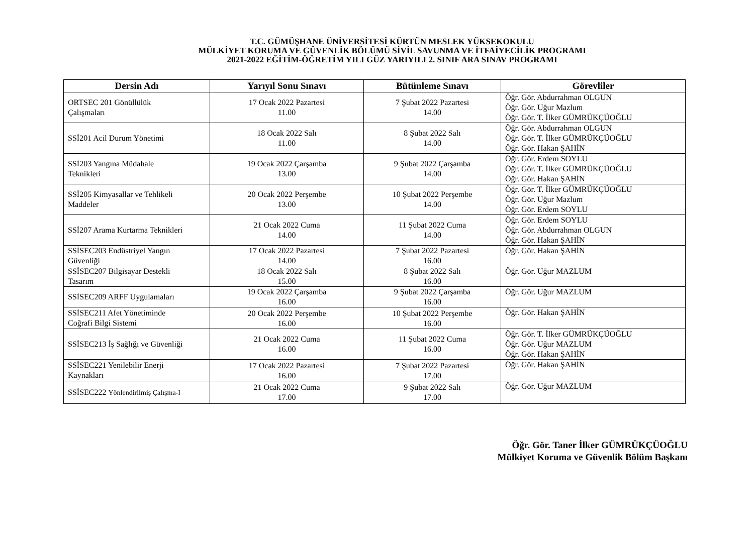T.C. GÜMÜŞHANE ÜNİVERSİTESİ KÜRTÜN MESLEK YÜKSEKOKULU
MÜLKİYET KORUMA VE GÜVENLİK BÖLÜMÜ SİVİL SAVUNMA VE İTFAİYECİLİK PROGRAMI
2021-2022 EĞİTİM-ÖĞRETİM YILI GÜZ YARIYILI 2. SINIF ARA SINAV PROGRAMI
| Dersin Adı | Yarıyıl Sonu Sınavı | Bütünleme Sınavı | Görevliler |
| --- | --- | --- | --- |
| ORTSEC 201 Gönüllülük Çalışmaları | 17 Ocak 2022 Pazartesi 11.00 | 7 Şubat 2022 Pazartesi 14.00 | Öğr. Gör. Abdurrahman OLGUN Öğr. Gör. Uğur Mazlum Öğr. Gör. T. İlker GÜMRÜKÇÜOĞLU |
| SSİ201 Acil Durum Yönetimi | 18 Ocak 2022 Salı 11.00 | 8 Şubat 2022 Salı 14.00 | Öğr. Gör. Abdurrahman OLGUN Öğr. Gör. T. İlker GÜMRÜKÇÜOĞLU Öğr. Gör. Hakan ŞAHİN |
| SSİ203 Yangına Müdahale Teknikleri | 19 Ocak 2022 Çarşamba 13.00 | 9 Şubat 2022 Çarşamba 14.00 | Öğr. Gör. Erdem SOYLU Öğr. Gör. T. İlker GÜMRÜKÇÜOĞLU Öğr. Gör. Hakan ŞAHİN |
| SSİ205 Kimyasallar ve Tehlikeli Maddeler | 20 Ocak 2022 Perşembe 13.00 | 10 Şubat 2022 Perşembe 14.00 | Öğr. Gör. T. İlker GÜMRÜKÇÜOĞLU Öğr. Gör. Uğur Mazlum Öğr. Gör. Erdem SOYLU |
| SSİ207 Arama Kurtarma Teknikleri | 21 Ocak 2022 Cuma 14.00 | 11 Şubat 2022 Cuma 14.00 | Öğr. Gör. Erdem SOYLU Öğr. Gör. Abdurrahman OLGUN Öğr. Gör. Hakan ŞAHİN |
| SSİSEC203 Endüstriyel Yangın Güvenliği | 17 Ocak 2022 Pazartesi 14.00 | 7 Şubat 2022 Pazartesi 16.00 | Öğr. Gör. Hakan ŞAHİN |
| SSİSEC207 Bilgisayar Destekli Tasarım | 18 Ocak 2022 Salı 15.00 | 8 Şubat 2022 Salı 16.00 | Öğr. Gör. Uğur MAZLUM |
| SSİSEC209 ARFF Uygulamaları | 19 Ocak 2022 Çarşamba 16.00 | 9 Şubat 2022 Çarşamba 16.00 | Öğr. Gör. Uğur MAZLUM |
| SSİSEC211 Afet Yönetiminde Coğrafi Bilgi Sistemi | 20 Ocak 2022 Perşembe 16.00 | 10 Şubat 2022 Perşembe 16.00 | Öğr. Gör. Hakan ŞAHİN |
| SSİSEC213 İş Sağlığı ve Güvenliği | 21 Ocak 2022 Cuma 16.00 | 11 Şubat 2022 Cuma 16.00 | Öğr. Gör. T. İlker GÜMRÜKÇÜOĞLU Öğr. Gör. Uğur MAZLUM Öğr. Gör. Hakan ŞAHİN |
| SSİSEC221 Yenilebilir Enerji Kaynakları | 17 Ocak 2022 Pazartesi 16.00 | 7 Şubat 2022 Pazartesi 17.00 | Öğr. Gör. Hakan ŞAHİN |
| SSİSEC222 Yönlendirilmiş Çalışma-I | 21 Ocak 2022 Cuma 17.00 | 9 Şubat 2022 Salı 17.00 | Öğr. Gör. Uğur MAZLUM |
Öğr. Gör. Taner İlker GÜMRÜKÇÜOĞLU
Mülkiyet Koruma ve Güvenlik Bölüm Başkanı